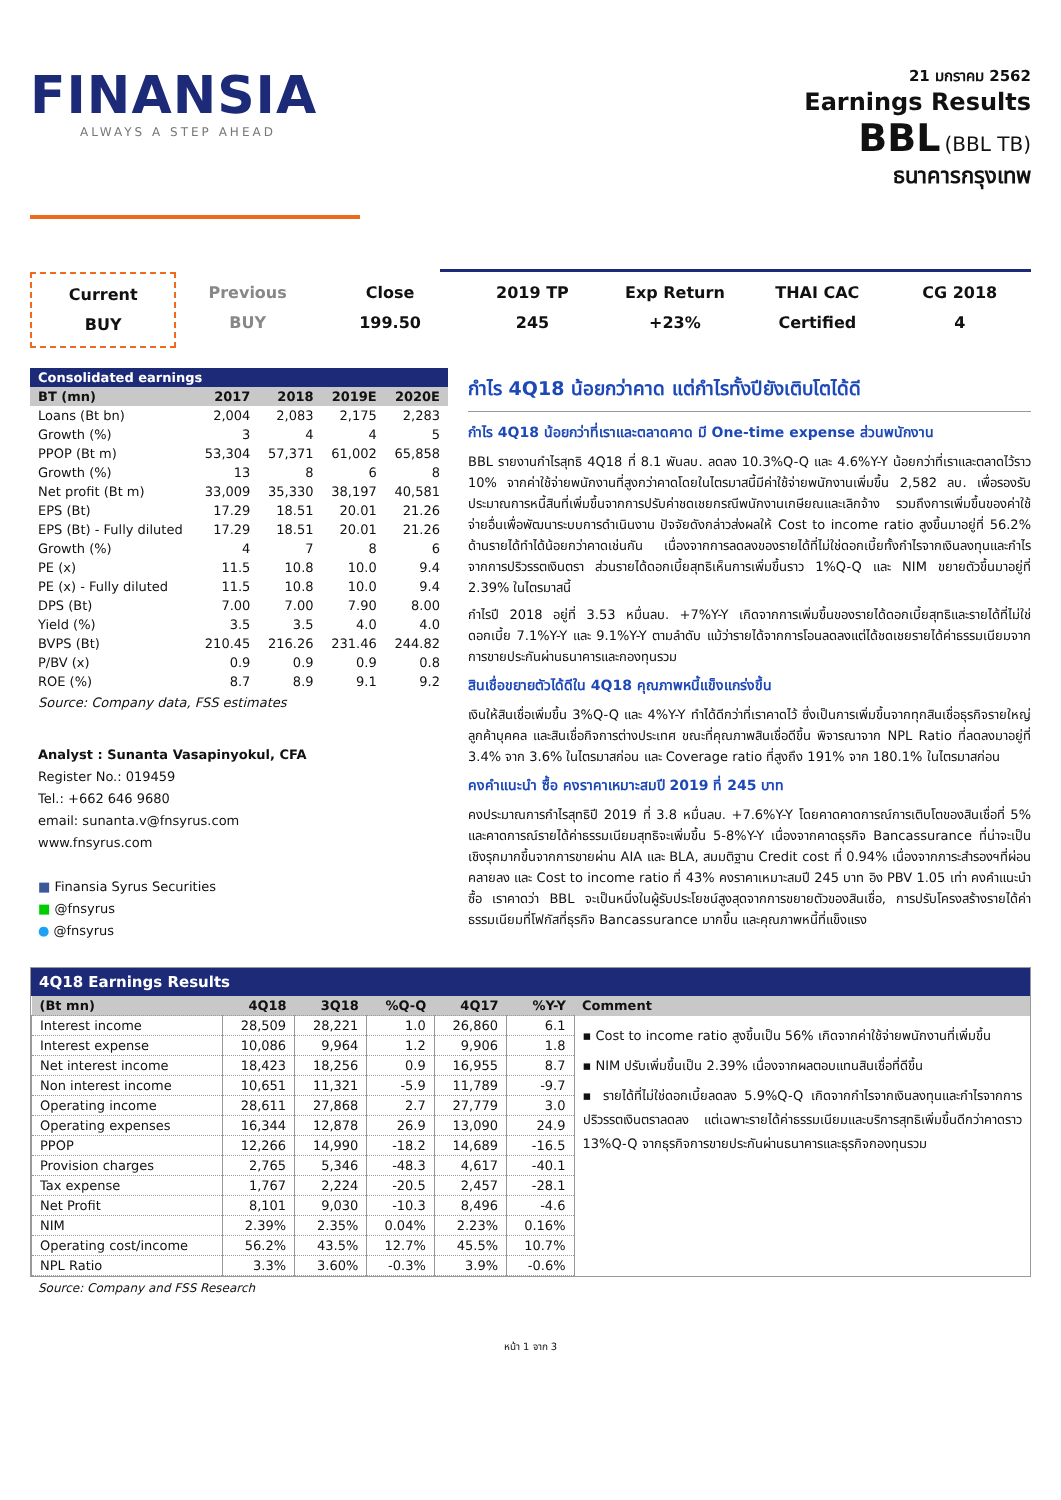FINANSIA
ALWAYS A STEP AHEAD
21 มกราคม 2562
Earnings Results
BBL (BBL TB)
ธนาคารกรุงเทพ
Current
BUY
Previous
BUY
Close
199.50
2019 TP
245
Exp Return
+23%
THAI CAC
Certified
CG 2018
4
Consolidated earnings
| BT (mn) | 2017 | 2018 | 2019E | 2020E |
| --- | --- | --- | --- | --- |
| Loans (Bt bn) | 2,004 | 2,083 | 2,175 | 2,283 |
| Growth (%) | 3 | 4 | 4 | 5 |
| PPOP (Bt m) | 53,304 | 57,371 | 61,002 | 65,858 |
| Growth (%) | 13 | 8 | 6 | 8 |
| Net profit (Bt m) | 33,009 | 35,330 | 38,197 | 40,581 |
| EPS (Bt) | 17.29 | 18.51 | 20.01 | 21.26 |
| EPS (Bt) - Fully diluted | 17.29 | 18.51 | 20.01 | 21.26 |
| Growth (%) | 4 | 7 | 8 | 6 |
| PE (x) | 11.5 | 10.8 | 10.0 | 9.4 |
| PE (x) - Fully diluted | 11.5 | 10.8 | 10.0 | 9.4 |
| DPS (Bt) | 7.00 | 7.00 | 7.90 | 8.00 |
| Yield (%) | 3.5 | 3.5 | 4.0 | 4.0 |
| BVPS (Bt) | 210.45 | 216.26 | 231.46 | 244.82 |
| P/BV (x) | 0.9 | 0.9 | 0.9 | 0.8 |
| ROE (%) | 8.7 | 8.9 | 9.1 | 9.2 |
Source: Company data, FSS estimates
Analyst : Sunanta Vasapinyokul, CFA
Register No.: 019459
Tel.: +662 646 9680
email: sunanta.v@fnsyrus.com
www.fnsyrus.com
■ Finansia Syrus Securities
■ @fnsyrus
● @fnsyrus
กำไร 4Q18 น้อยกว่าคาด แต่กำไรทั้งปียังเติบโตได้ดี
กำไร 4Q18 น้อยกว่าที่เราและตลาดคาด มี One-time expense ส่วนพนักงาน
BBL รายงานกำไรสุทธิ 4Q18 ที่ 8.1 พันลบ. ลดลง 10.3%Q-Q และ 4.6%Y-Y น้อยกว่าที่เราและตลาดไว้ราว 10% จากค่าใช้จ่ายพนักงานที่สูงกว่าคาดโดยในไตรมาสนี้มีค่าใช้จ่ายพนักงานเพิ่มขึ้น 2,582 ลบ. เพื่อรองรับประมาณการหนี้สินที่เพิ่มขึ้นจากการปรับค่าชดเชยกรณีพนักงานเกษียณและเลิกจ้าง รวมถึงการเพิ่มขึ้นของค่าใช้จ่ายอื่นเพื่อพัฒนาระบบการดำเนินงาน ปัจจัยดังกล่าวส่งผลให้ Cost to income ratio สูงขึ้นมาอยู่ที่ 56.2% ด้านรายได้ทำได้น้อยกว่าคาดเช่นกัน เนื่องจากการลดลงของรายได้ที่ไม่ใช่ดอกเบี้ยทั้งกำไรจากเงินลงทุนและกำไรจากการปริวรรตเงินตรา ส่วนรายได้ดอกเบี้ยสุทธิเห็นการเพิ่มขึ้นราว 1%Q-Q และ NIM ขยายตัวขึ้นมาอยู่ที่ 2.39% ในไตรมาสนี้
กำไรปี 2018 อยู่ที่ 3.53 หมื่นลบ. +7%Y-Y เกิดจากการเพิ่มขึ้นของรายได้ดอกเบี้ยสุทธิและรายได้ที่ไม่ใช่ดอกเบี้ย 7.1%Y-Y และ 9.1%Y-Y ตามลำดับ แม้ว่ารายได้จากการโอนลดลงแต่ได้ชดเชยรายได้ค่าธรรมเนียมจากการขายประกันผ่านธนาคารและกองทุนรวม
สินเชื่อขยายตัวได้ดีใน 4Q18 คุณภาพหนี้แข็งแกร่งขึ้น
เงินให้สินเชื่อเพิ่มขึ้น 3%Q-Q และ 4%Y-Y ทำได้ดีกว่าที่เราคาดไว้ ซึ่งเป็นการเพิ่มขึ้นจากทุกสินเชื่อธุรกิจรายใหญ่ ลูกค้าบุคคล และสินเชื่อกิจการต่างประเทศ ขณะที่คุณภาพสินเชื่อดีขึ้น พิจารณาจาก NPL Ratio ที่ลดลงมาอยู่ที่ 3.4% จาก 3.6% ในไตรมาสก่อน และ Coverage ratio ที่สูงถึง 191% จาก 180.1% ในไตรมาสก่อน
คงคำแนะนำ ซื้อ คงราคาเหมาะสมปี 2019 ที่ 245 บาท
คงประมาณการกำไรสุทธิปี 2019 ที่ 3.8 หมื่นลบ. +7.6%Y-Y โดยคาดคาดการณ์การเติบโตของสินเชื่อที่ 5% และคาดการณ์รายได้ค่าธรรมเนียมสุทธิจะเพิ่มขึ้น 5-8%Y-Y เนื่องจากคาดธุรกิจ Bancassurance ที่น่าจะเป็นเชิงรุกมากขึ้นจากการขายผ่าน AIA และ BLA, สมมติฐาน Credit cost ที่ 0.94% เนื่องจากภาระสำรองฯที่ผ่อนคลายลง และ Cost to income ratio ที่ 43% คงราคาเหมาะสมปี 245 บาท อิง PBV 1.05 เท่า คงคำแนะนำ ซื้อ เราคาดว่า BBL จะเป็นหนึ่งในผู้รับประโยชน์สูงสุดจากการขยายตัวของสินเชื่อ, การปรับโครงสร้างรายได้ค่าธรรมเนียมที่โฟกัสที่ธุรกิจ Bancassurance มากขึ้น และคุณภาพหนี้ที่แข็งแรง
4Q18 Earnings Results
| (Bt mn) | 4Q18 | 3Q18 | %Q-Q | 4Q17 | %Y-Y | Comment |
| --- | --- | --- | --- | --- | --- | --- |
| Interest income | 28,509 | 28,221 | 1.0 | 26,860 | 6.1 | ▪ Cost to income ratio สูงขึ้นเป็น 56% เกิดจากค่าใช้จ่ายพนักงานที่เพิ่มขึ้น ▪ NIM ปรับเพิ่มขึ้นเป็น 2.39% เนื่องจากผลตอบแทนสินเชื่อที่ดีขึ้น ▪ รายได้ที่ไม่ใช่ดอกเบี้ยลดลง 5.9%Q-Q เกิดจากกำไรจากเงินลงทุนและกำไรจากการปริวรรตเงินตราลดลง แต่เฉพาะรายได้ค่าธรรมเนียมและบริการสุทธิเพิ่มขึ้นดีกว่าคาดราว 13%Q-Q จากธุรกิจการขายประกันผ่านธนาคารและธุรกิจกองทุนรวม |
| Interest expense | 10,086 | 9,964 | 1.2 | 9,906 | 1.8 | |
| Net interest income | 18,423 | 18,256 | 0.9 | 16,955 | 8.7 | |
| Non interest income | 10,651 | 11,321 | -5.9 | 11,789 | -9.7 | |
| Operating income | 28,611 | 27,868 | 2.7 | 27,779 | 3.0 | |
| Operating expenses | 16,344 | 12,878 | 26.9 | 13,090 | 24.9 | |
| PPOP | 12,266 | 14,990 | -18.2 | 14,689 | -16.5 | |
| Provision charges | 2,765 | 5,346 | -48.3 | 4,617 | -40.1 | |
| Tax expense | 1,767 | 2,224 | -20.5 | 2,457 | -28.1 | |
| Net Profit | 8,101 | 9,030 | -10.3 | 8,496 | -4.6 | |
| NIM | 2.39% | 2.35% | 0.04% | 2.23% | 0.16% | |
| Operating cost/income | 56.2% | 43.5% | 12.7% | 45.5% | 10.7% | |
| NPL Ratio | 3.3% | 3.60% | -0.3% | 3.9% | -0.6% | |
Source: Company and FSS Research
หน้า 1 จาก 3